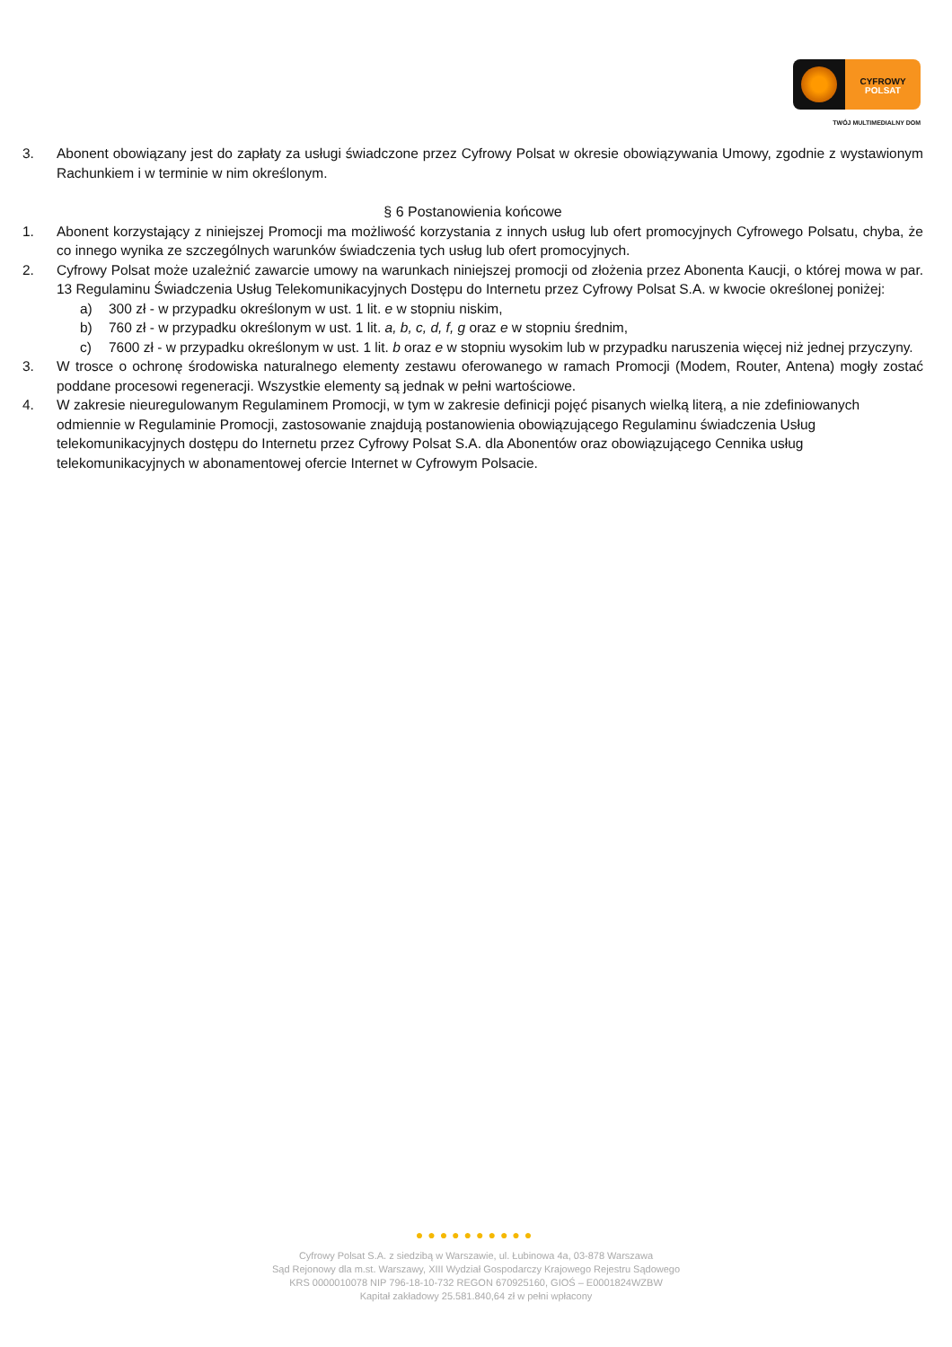CYFROWY
POLSAT
TWÓJ MULTIMEDIALNY DOM
3. Abonent obowiązany jest do zapłaty za usługi świadczone przez Cyfrowy Polsat w okresie obowiązywania Umowy, zgodnie z wystawionym Rachunkiem i w terminie w nim określonym.
§ 6 Postanowienia końcowe
1. Abonent korzystający z niniejszej Promocji ma możliwość korzystania z innych usług lub ofert promocyjnych Cyfrowego Polsatu, chyba, że co innego wynika ze szczególnych warunków świadczenia tych usług lub ofert promocyjnych.
2. Cyfrowy Polsat może uzależnić zawarcie umowy na warunkach niniejszej promocji od złożenia przez Abonenta Kaucji, o której mowa w par. 13 Regulaminu Świadczenia Usług Telekomunikacyjnych Dostępu do Internetu przez Cyfrowy Polsat S.A. w kwocie określonej poniżej:
a) 300 zł - w przypadku określonym w ust. 1 lit. e w stopniu niskim,
b) 760 zł - w przypadku określonym w ust. 1 lit. a, b, c, d, f, g oraz e w stopniu średnim,
c) 7600 zł - w przypadku określonym w ust. 1 lit. b oraz e w stopniu wysokim lub w przypadku naruszenia więcej niż jednej przyczyny.
3. W trosce o ochronę środowiska naturalnego elementy zestawu oferowanego w ramach Promocji (Modem, Router, Antena) mogły zostać poddane procesowi regeneracji. Wszystkie elementy są jednak w pełni wartościowe.
4. W zakresie nieuregulowanym Regulaminem Promocji, w tym w zakresie definicji pojęć pisanych wielką literą, a nie zdefiniowanych odmiennie w Regulaminie Promocji, zastosowanie znajdują postanowienia obowiązującego Regulaminu świadczenia Usług telekomunikacyjnych dostępu do Internetu przez Cyfrowy Polsat S.A. dla Abonentów oraz obowiązującego Cennika usług telekomunikacyjnych w abonamentowej ofercie Internet w Cyfrowym Polsacie.
●●●●●●●●●●
Cyfrowy Polsat S.A. z siedzibą w Warszawie, ul. Łubinowa 4a, 03-878 Warszawa
Sąd Rejonowy dla m.st. Warszawy, XIII Wydział Gospodarczy Krajowego Rejestru Sądowego
KRS 0000010078 NIP 796-18-10-732 REGON 670925160, GIOŚ – E0001824WZBW
Kapitał zakładowy 25.581.840,64 zł w pełni wpłacony